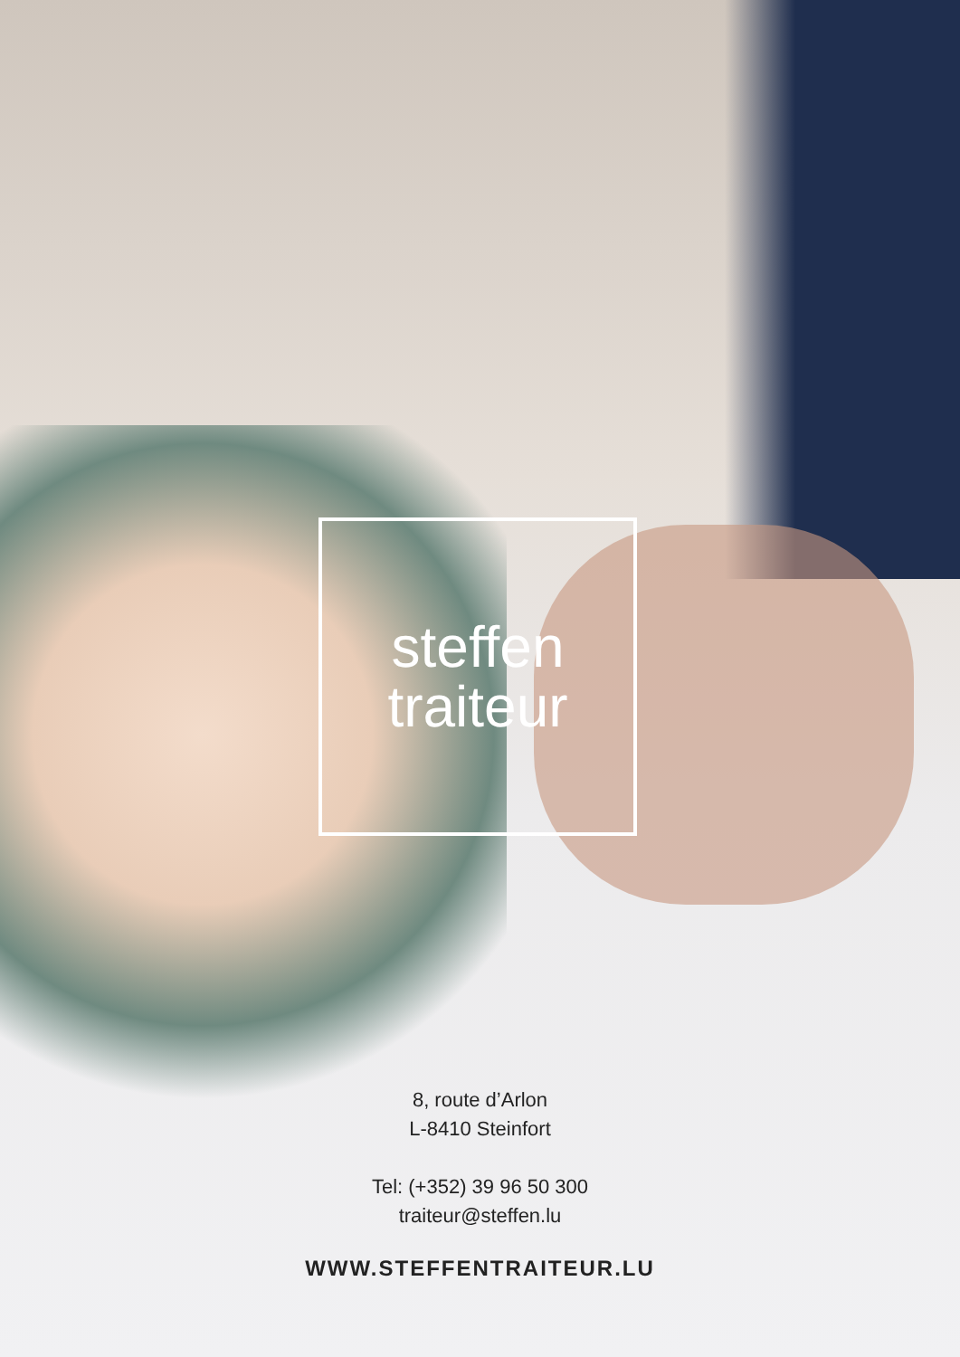steffen
traiteur
8, route d’Arlon
L-8410 Steinfort
Tel: (+352) 39 96 50 300
traiteur@steffen.lu
WWW.STEFFENTRAITEUR.LU